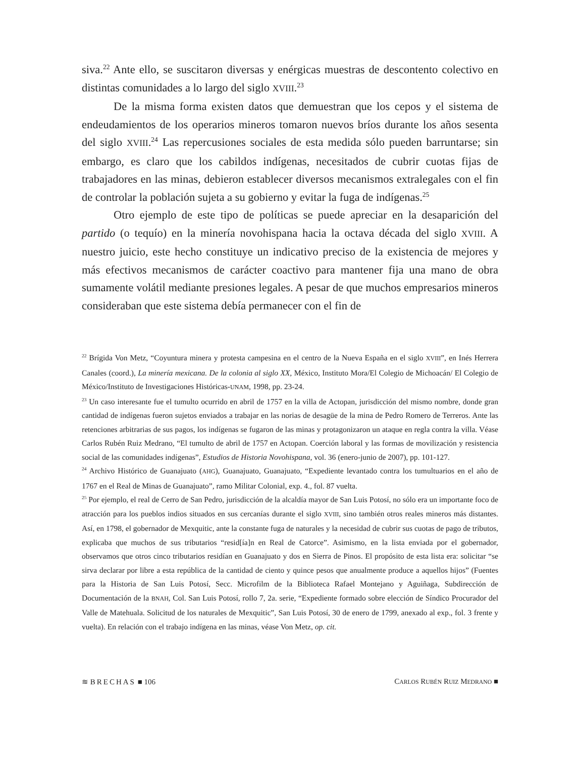siva.<sup>22</sup> Ante ello, se suscitaron diversas y enérgicas muestras de descontento colectivo en distintas comunidades a lo largo del siglo XVIII.<sup>23</sup>
De la misma forma existen datos que demuestran que los cepos y el sistema de endeudamientos de los operarios mineros tomaron nuevos bríos durante los años sesenta del siglo XVIII.<sup>24</sup> Las repercusiones sociales de esta medida sólo pueden barruntarse; sin embargo, es claro que los cabildos indígenas, necesitados de cubrir cuotas fijas de trabajadores en las minas, debieron establecer diversos mecanismos extralegales con el fin de controlar la población sujeta a su gobierno y evitar la fuga de indígenas.<sup>25</sup>
Otro ejemplo de este tipo de políticas se puede apreciar en la desaparición del partido (o tequío) en la minería novohispana hacia la octava década del siglo XVIII. A nuestro juicio, este hecho constituye un indicativo preciso de la existencia de mejores y más efectivos mecanismos de carácter coactivo para mantener fija una mano de obra sumamente volátil mediante presiones legales. A pesar de que muchos empresarios mineros consideraban que este sistema debía permanecer con el fin de
<sup>22</sup> Brígida Von Metz, “Coyuntura minera y protesta campesina en el centro de la Nueva España en el siglo XVIII”, en Inés Herrera Canales (coord.), La minería mexicana. De la colonia al siglo XX, México, Instituto Mora/El Colegio de Michoacán/ El Colegio de México/Instituto de Investigaciones Históricas-UNAM, 1998, pp. 23-24.
<sup>23</sup> Un caso interesante fue el tumulto ocurrido en abril de 1757 en la villa de Actopan, jurisdicción del mismo nombre, donde gran cantidad de indígenas fueron sujetos enviados a trabajar en las norias de desagüe de la mina de Pedro Romero de Terreros. Ante las retenciones arbitrarias de sus pagos, los indígenas se fugaron de las minas y protagonizaron un ataque en regla contra la villa. Véase Carlos Rubén Ruiz Medrano, “El tumulto de abril de 1757 en Actopan. Coerción laboral y las formas de movilización y resistencia social de las comunidades indígenas”, Estudios de Historia Novohispana, vol. 36 (enero-junio de 2007), pp. 101-127.
<sup>24</sup> Archivo Histórico de Guanajuato (AHG), Guanajuato, Guanajuato, “Expediente levantado contra los tumultuarios en el año de 1767 en el Real de Minas de Guanajuato”, ramo Militar Colonial, exp. 4., fol. 87 vuelta.
<sup>25</sup> Por ejemplo, el real de Cerro de San Pedro, jurisdicción de la alcaldía mayor de San Luis Potosí, no sólo era un importante foco de atracción para los pueblos indios situados en sus cercanías durante el siglo XVIII, sino también otros reales mineros más distantes. Así, en 1798, el gobernador de Mexquitic, ante la constante fuga de naturales y la necesidad de cubrir sus cuotas de pago de tributos, explicaba que muchos de sus tributarios “resid[ía]n en Real de Catorce”. Asimismo, en la lista enviada por el gobernador, observamos que otros cinco tributarios residían en Guanajuato y dos en Sierra de Pinos. El propósito de esta lista era: solicitar “se sirva declarar por libre a esta república de la cantidad de ciento y quince pesos que anualmente produce a aquellos hijos” (Fuentes para la Historia de San Luis Potosí, Secc. Microfilm de la Biblioteca Rafael Montejano y Aguiñaga, Subdirección de Documentación de la BNAH, Col. San Luis Potosí, rollo 7, 2a. serie, “Expediente formado sobre elección de Síndico Procurador del Valle de Matehuala. Solicitud de los naturales de Mexquitic”, San Luis Potosí, 30 de enero de 1799, anexado al exp., fol. 3 frente y vuelta). En relación con el trabajo indígena en las minas, véase Von Metz, op. cit.
≋ BRECHAS ■ 106 CARLOS RUBÉN RUIZ MEDRANO ■